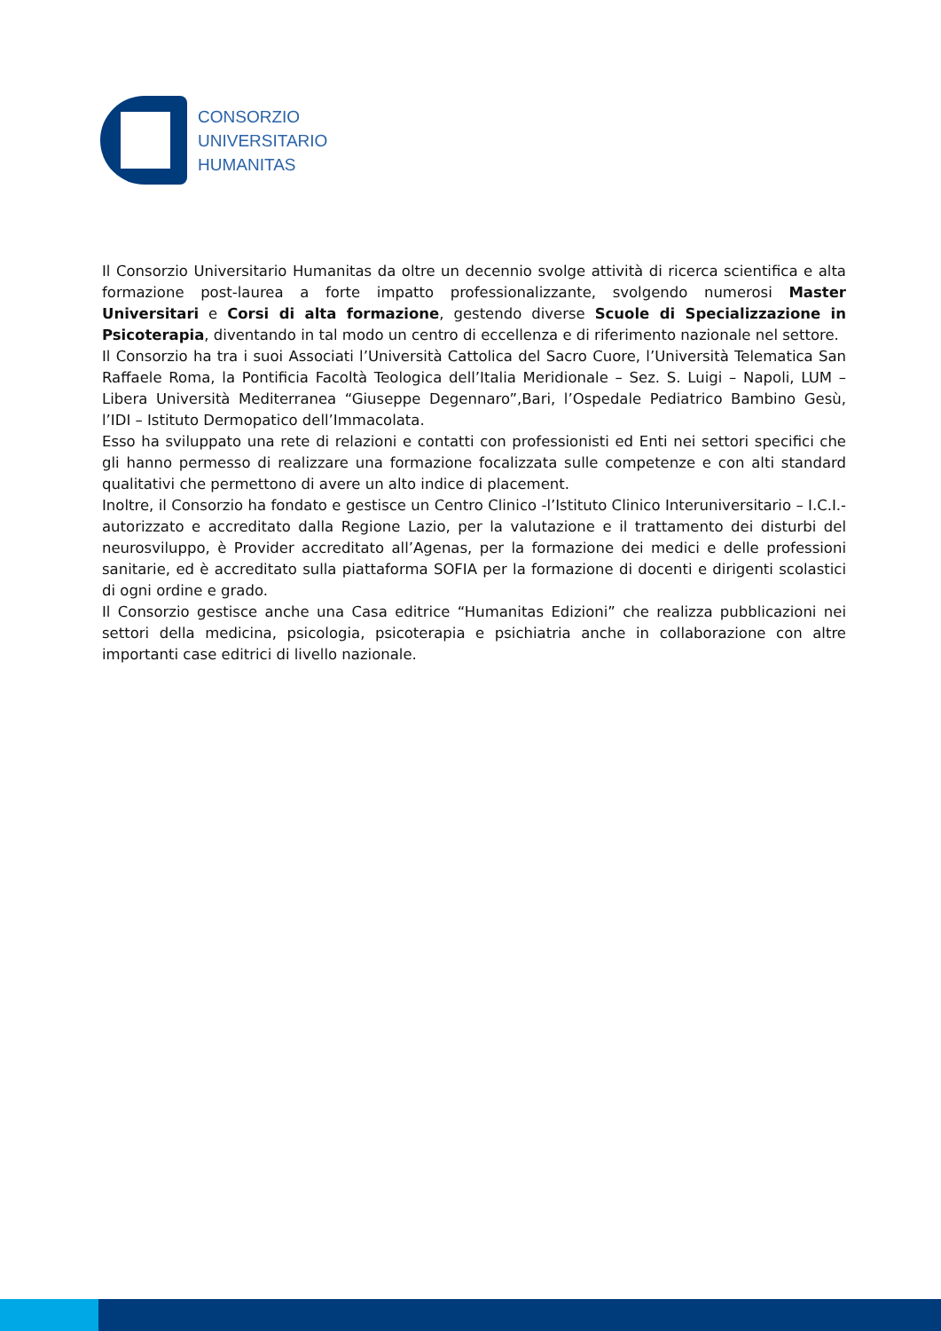CONSORZIO
UNIVERSITARIO
HUMANITAS
Il Consorzio Universitario Humanitas da oltre un decennio svolge attività di ricerca scientifica e alta formazione post-laurea a forte impatto professionalizzante, svolgendo numerosi Master Universitari e Corsi di alta formazione, gestendo diverse Scuole di Specializzazione in Psicoterapia, diventando in tal modo un centro di eccellenza e di riferimento nazionale nel settore.
Il Consorzio ha tra i suoi Associati l’Università Cattolica del Sacro Cuore, l’Università Telematica San Raffaele Roma, la Pontificia Facoltà Teologica dell’Italia Meridionale – Sez. S. Luigi – Napoli, LUM – Libera Università Mediterranea “Giuseppe Degennaro”,Bari, l’Ospedale Pediatrico Bambino Gesù, l’IDI – Istituto Dermopatico dell’Immacolata.
Esso ha sviluppato una rete di relazioni e contatti con professionisti ed Enti nei settori specifici che gli hanno permesso di realizzare una formazione focalizzata sulle competenze e con alti standard qualitativi che permettono di avere un alto indice di placement.
Inoltre, il Consorzio ha fondato e gestisce un Centro Clinico -l’Istituto Clinico Interuniversitario – I.C.I.- autorizzato e accreditato dalla Regione Lazio, per la valutazione e il trattamento dei disturbi del neurosviluppo, è Provider accreditato all’Agenas, per la formazione dei medici e delle professioni sanitarie, ed è accreditato sulla piattaforma SOFIA per la formazione di docenti e dirigenti scolastici di ogni ordine e grado.
Il Consorzio gestisce anche una Casa editrice “Humanitas Edizioni” che realizza pubblicazioni nei settori della medicina, psicologia, psicoterapia e psichiatria anche in collaborazione con altre importanti case editrici di livello nazionale.